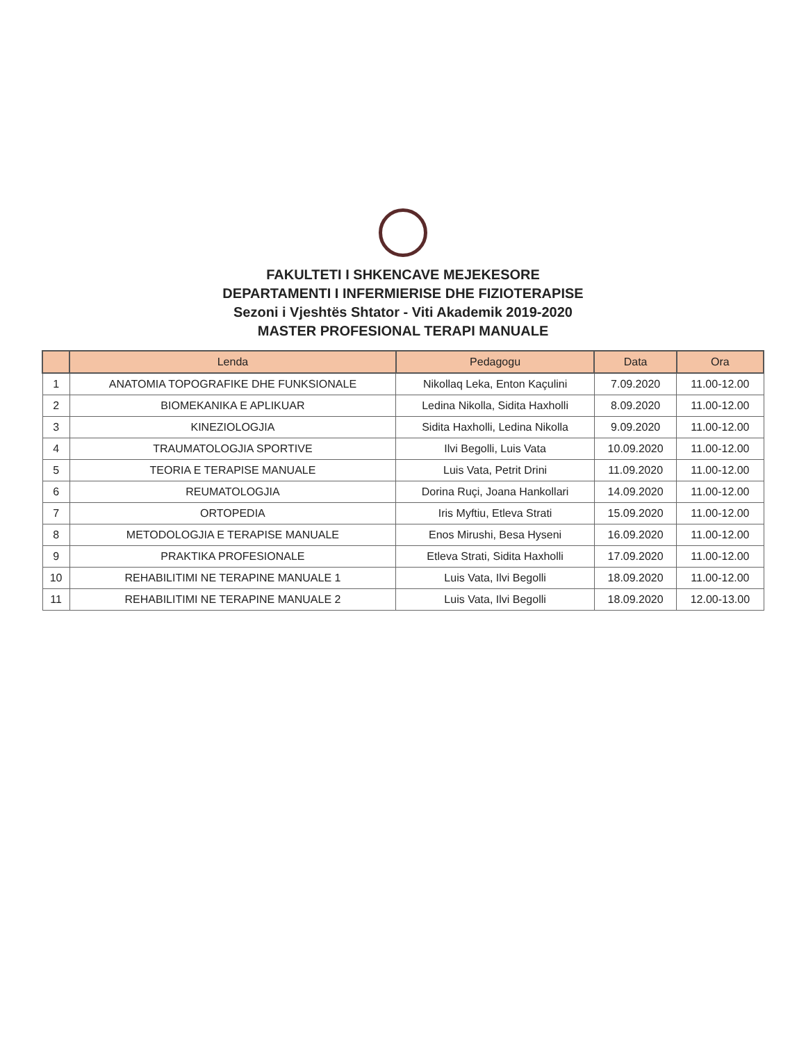FAKULTETI I SHKENCAVE MEJEKESORE
DEPARTAMENTI I INFERMIERISE DHE FIZIOTERAPISE
Sezoni i Vjeshtës Shtator - Viti Akademik 2019-2020
MASTER PROFESIONAL TERAPI MANUALE
| | Lenda | Pedagogu | Data | Ora |
| --- | --- | --- | --- | --- |
| 1 | ANATOMIA TOPOGRAFIKE DHE FUNKSIONALE | Nikollaq Leka, Enton Kaçulini | 7.09.2020 | 11.00-12.00 |
| 2 | BIOMEKANIKA E APLIKUAR | Ledina Nikolla, Sidita Haxholli | 8.09.2020 | 11.00-12.00 |
| 3 | KINEZIOLOGJIA | Sidita Haxholli, Ledina Nikolla | 9.09.2020 | 11.00-12.00 |
| 4 | TRAUMATOLOGJIA SPORTIVE | Ilvi Begolli, Luis Vata | 10.09.2020 | 11.00-12.00 |
| 5 | TEORIA E TERAPISE MANUALE | Luis Vata, Petrit Drini | 11.09.2020 | 11.00-12.00 |
| 6 | REUMATOLOGJIA | Dorina Ruçi, Joana Hankollari | 14.09.2020 | 11.00-12.00 |
| 7 | ORTOPEDIA | Iris Myftiu, Etleva Strati | 15.09.2020 | 11.00-12.00 |
| 8 | METODOLOGJIA E TERAPISE MANUALE | Enos Mirushi, Besa Hyseni | 16.09.2020 | 11.00-12.00 |
| 9 | PRAKTIKA PROFESIONALE | Etleva Strati, Sidita Haxholli | 17.09.2020 | 11.00-12.00 |
| 10 | REHABILITIMI NE TERAPINE MANUALE 1 | Luis Vata, Ilvi Begolli | 18.09.2020 | 11.00-12.00 |
| 11 | REHABILITIMI NE TERAPINE MANUALE 2 | Luis Vata, Ilvi Begolli | 18.09.2020 | 12.00-13.00 |